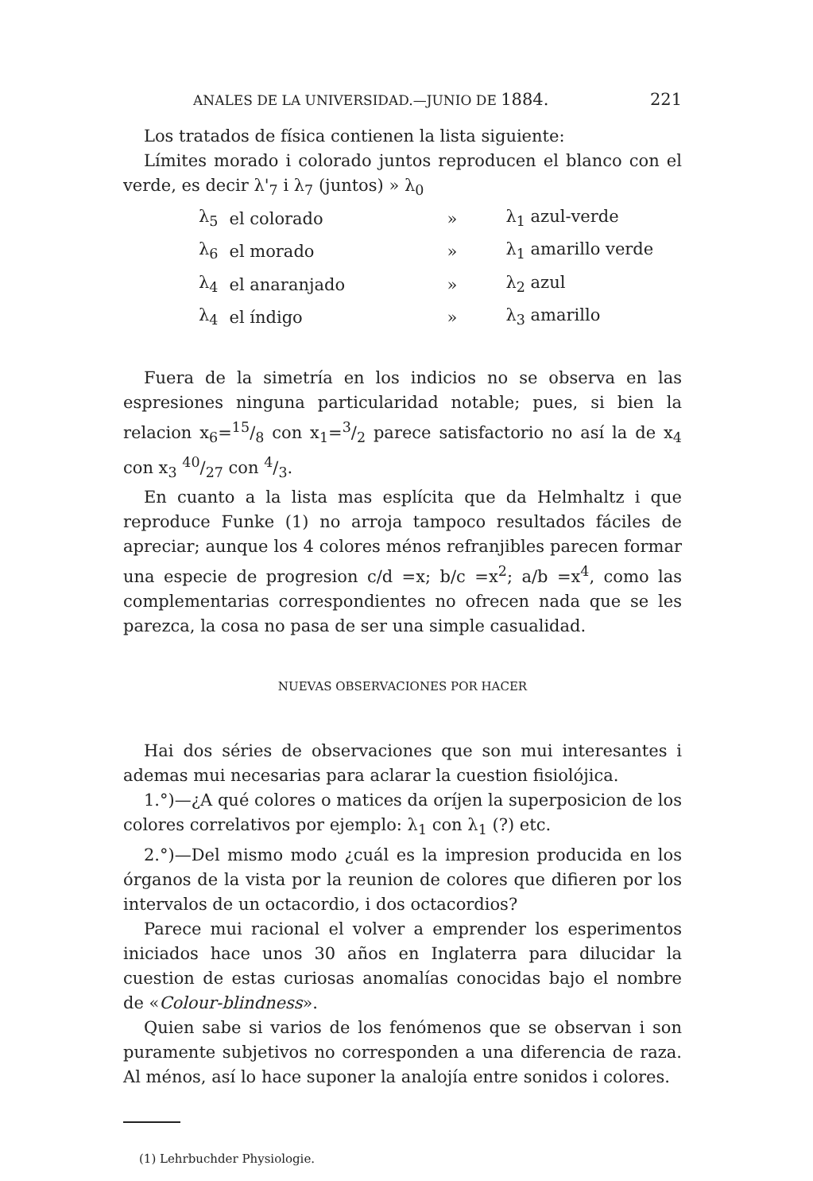ANALES DE LA UNIVERSIDAD.—JUNIO DE 1884. 221
Los tratados de física contienen la lista siguiente:
Límites morado i colorado juntos reproducen el blanco con el verde, es decir λ'<sub>7</sub> i λ<sub>7</sub> (juntos) » λ<sub>0</sub>
| λ<sub>5</sub> | el colorado | » | λ<sub>1</sub> azul-verde |
| λ<sub>6</sub> | el morado | » | λ<sub>1</sub> amarillo verde |
| λ<sub>4</sub> | el anaranjado | » | λ<sub>2</sub> azul |
| λ<sub>4</sub> | el índigo | » | λ<sub>3</sub> amarillo |
Fuera de la simetría en los indicios no se observa en las espresiones ninguna particularidad notable; pues, si bien la relacion x<sub>6</sub>=15/8 con x<sub>1</sub>=3/2 parece satisfactorio no así la de x<sub>4</sub> con x<sub>3</sub> 40/27 con 4/3.
En cuanto a la lista mas esplícita que da Helmhaltz i que reproduce Funke (1) no arroja tampoco resultados fáciles de apreciar; aunque los 4 colores ménos refranjibles parecen formar una especie de progresion c/d =x; b/c =x<sup>2</sup>; a/b =x<sup>4</sup>, como las complementarias correspondientes no ofrecen nada que se les parezca, la cosa no pasa de ser una simple casualidad.
NUEVAS OBSERVACIONES POR HACER
Hai dos séries de observaciones que son mui interesantes i ademas mui necesarias para aclarar la cuestion fisiolójica.
1.°)—¿A qué colores o matices da oríjen la superposicion de los colores correlativos por ejemplo: λ<sub>1</sub> con λ<sub>1</sub> (?) etc.
2.°)—Del mismo modo ¿cuál es la impresion producida en los órganos de la vista por la reunion de colores que difieren por los intervalos de un octacordio, i dos octacordios?
Parece mui racional el volver a emprender los esperimentos iniciados hace unos 30 años en Inglaterra para dilucidar la cuestion de estas curiosas anomalías conocidas bajo el nombre de «Colour-blindness».
Quien sabe si varios de los fenómenos que se observan i son puramente subjetivos no corresponden a una diferencia de raza. Al ménos, así lo hace suponer la analojía entre sonidos i colores.
(1) Lehrbuchder Physiologie.